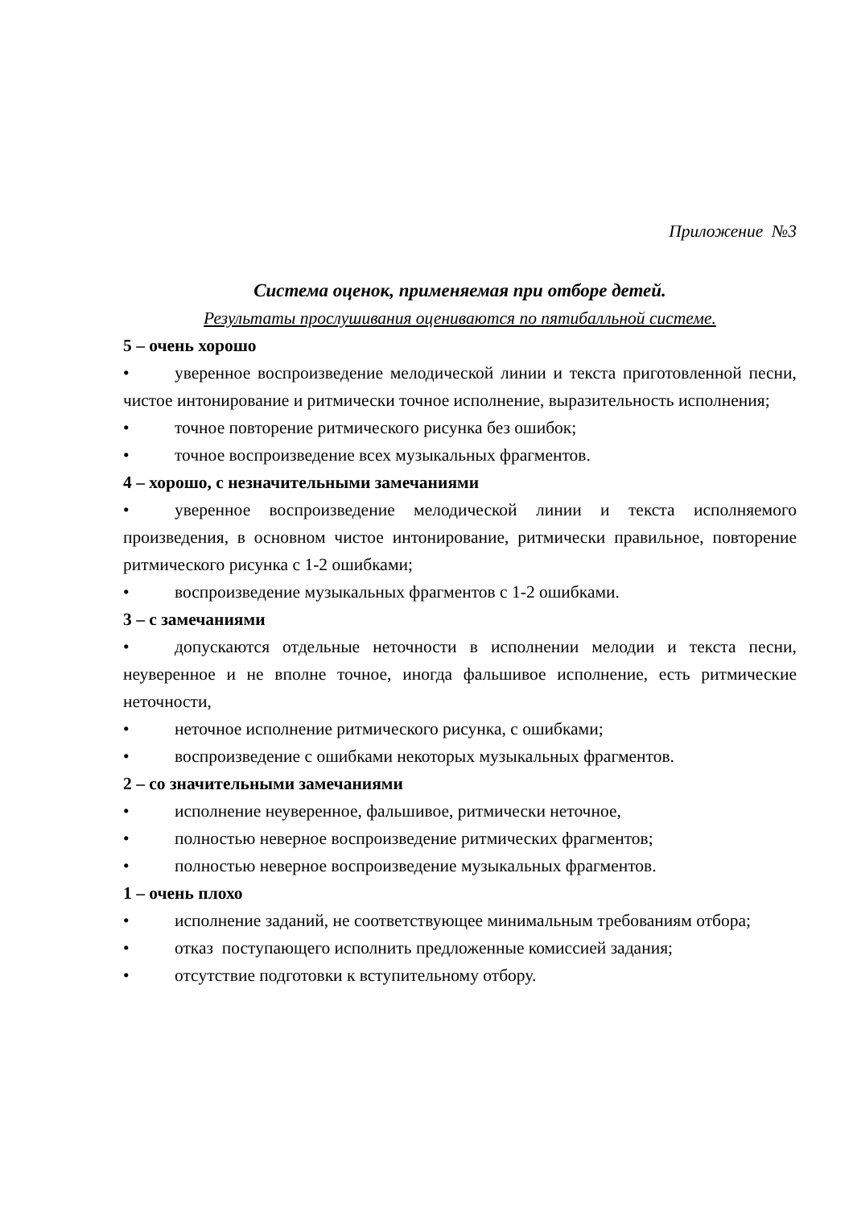Приложение №3
Система оценок, применяемая при отборе детей.
Результаты прослушивания оцениваются по пятибалльной системе.
5 – очень хорошо
• уверенное воспроизведение мелодической линии и текста приготовленной песни, чистое интонирование и ритмически точное исполнение, выразительность исполнения;
• точное повторение ритмического рисунка без ошибок;
• точное воспроизведение всех музыкальных фрагментов.
4 – хорошо, с незначительными замечаниями
• уверенное воспроизведение мелодической линии и текста исполняемого произведения, в основном чистое интонирование, ритмически правильное, повторение ритмического рисунка с 1-2 ошибками;
• воспроизведение музыкальных фрагментов с 1-2 ошибками.
3 – с замечаниями
• допускаются отдельные неточности в исполнении мелодии и текста песни, неуверенное и не вполне точное, иногда фальшивое исполнение, есть ритмические неточности,
• неточное исполнение ритмического рисунка, с ошибками;
• воспроизведение с ошибками некоторых музыкальных фрагментов.
2 – со значительными замечаниями
• исполнение неуверенное, фальшивое, ритмически неточное,
• полностью неверное воспроизведение ритмических фрагментов;
• полностью неверное воспроизведение музыкальных фрагментов.
1 – очень плохо
• исполнение заданий, не соответствующее минимальным требованиям отбора;
• отказ поступающего исполнить предложенные комиссией задания;
• отсутствие подготовки к вступительному отбору.